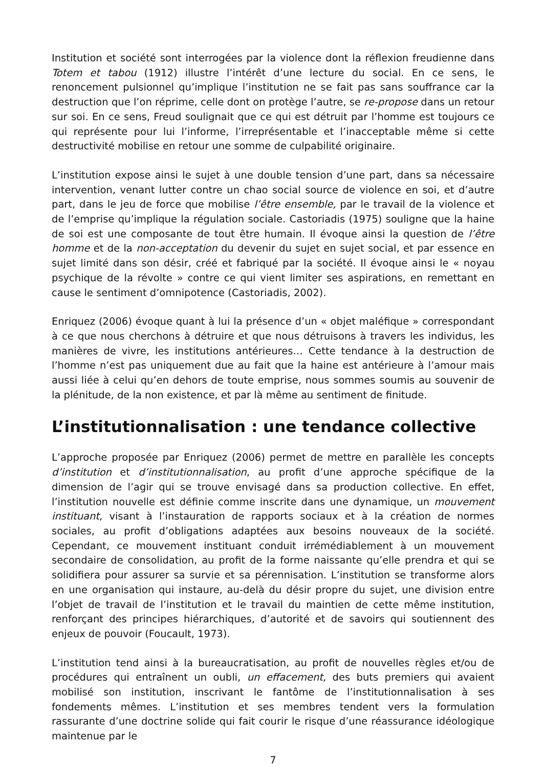Institution et société sont interrogées par la violence dont la réflexion freudienne dans Totem et tabou (1912) illustre l’intérêt d’une lecture du social. En ce sens, le renoncement pulsionnel qu’implique l’institution ne se fait pas sans souffrance car la destruction que l’on réprime, celle dont on protège l’autre, se re-propose dans un retour sur soi. En ce sens, Freud soulignait que ce qui est détruit par l’homme est toujours ce qui représente pour lui l’informe, l’irreprésentable et l’inacceptable même si cette destructivité mobilise en retour une somme de culpabilité originaire.
L’institution expose ainsi le sujet à une double tension d’une part, dans sa nécessaire intervention, venant lutter contre un chao social source de violence en soi, et d’autre part, dans le jeu de force que mobilise l’être ensemble, par le travail de la violence et de l’emprise qu’implique la régulation sociale. Castoriadis (1975) souligne que la haine de soi est une composante de tout être humain. Il évoque ainsi la question de l’être homme et de la non-acceptation du devenir du sujet en sujet social, et par essence en sujet limité dans son désir, créé et fabriqué par la société. Il évoque ainsi le « noyau psychique de la révolte » contre ce qui vient limiter ses aspirations, en remettant en cause le sentiment d’omnipotence (Castoriadis, 2002).
Enriquez (2006) évoque quant à lui la présence d’un « objet maléfique » correspondant à ce que nous cherchons à détruire et que nous détruisons à travers les individus, les manières de vivre, les institutions antérieures… Cette tendance à la destruction de l’homme n’est pas uniquement due au fait que la haine est antérieure à l’amour mais aussi liée à celui qu’en dehors de toute emprise, nous sommes soumis au souvenir de la plénitude, de la non existence, et par là même au sentiment de finitude.
L’institutionnalisation : une tendance collective
L’approche proposée par Enriquez (2006) permet de mettre en parallèle les concepts d’institution et d’institutionnalisation, au profit d’une approche spécifique de la dimension de l’agir qui se trouve envisagé dans sa production collective. En effet, l’institution nouvelle est définie comme inscrite dans une dynamique, un mouvement instituant, visant à l’instauration de rapports sociaux et à la création de normes sociales, au profit d’obligations adaptées aux besoins nouveaux de la société. Cependant, ce mouvement instituant conduit irrémédiablement à un mouvement secondaire de consolidation, au profit de la forme naissante qu’elle prendra et qui se solidifiera pour assurer sa survie et sa pérennisation. L’institution se transforme alors en une organisation qui instaure, au-delà du désir propre du sujet, une division entre l’objet de travail de l’institution et le travail du maintien de cette même institution, renforçant des principes hiérarchiques, d’autorité et de savoirs qui soutiennent des enjeux de pouvoir (Foucault, 1973).
L’institution tend ainsi à la bureaucratisation, au profit de nouvelles règles et/ou de procédures qui entraînent un oubli, un effacement, des buts premiers qui avaient mobilisé son institution, inscrivant le fantôme de l’institutionnalisation à ses fondements mêmes. L’institution et ses membres tendent vers la formulation rassurante d’une doctrine solide qui fait courir le risque d’une réassurance idéologique maintenue par le
7